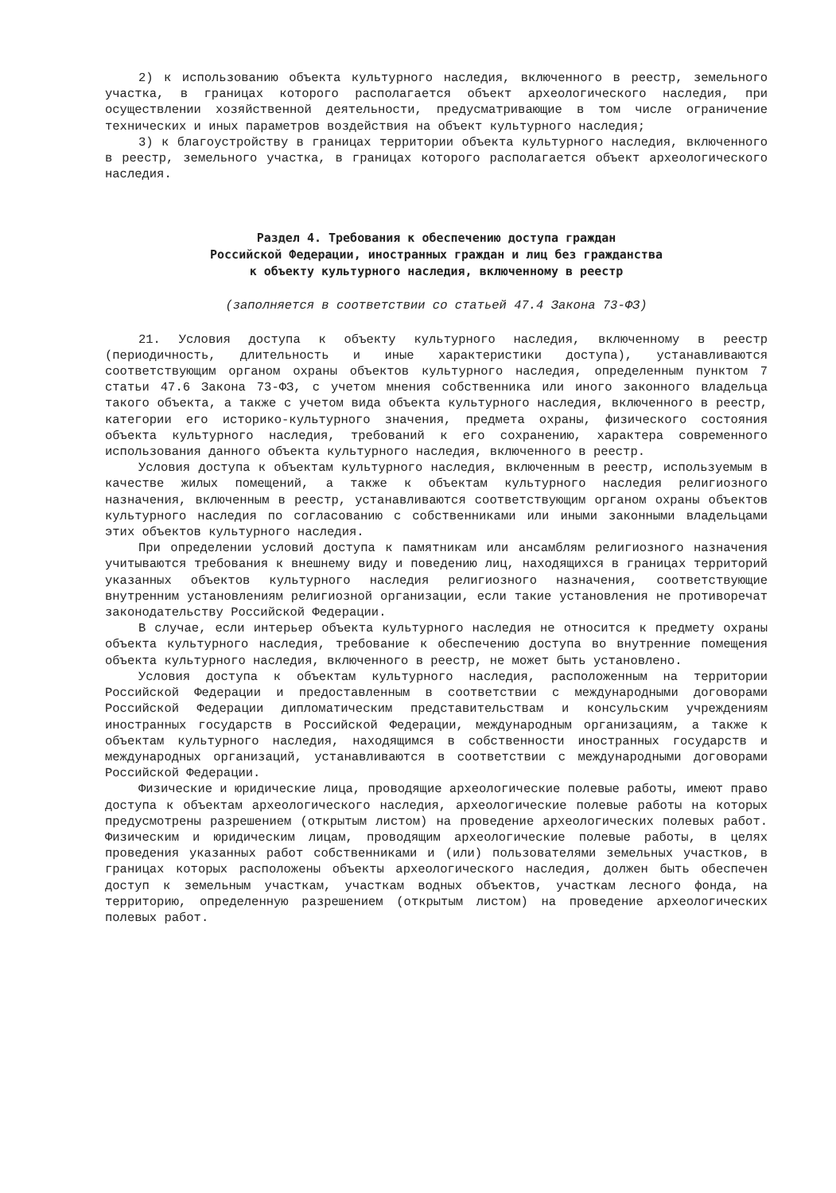2) к использованию объекта культурного наследия, включенного в реестр, земельного участка, в границах которого располагается объект археологического наследия, при осуществлении хозяйственной деятельности, предусматривающие в том числе ограничение технических и иных параметров воздействия на объект культурного наследия;
3) к благоустройству в границах территории объекта культурного наследия, включенного в реестр, земельного участка, в границах которого располагается объект археологического наследия.
Раздел 4. Требования к обеспечению доступа граждан
Российской Федерации, иностранных граждан и лиц без гражданства
к объекту культурного наследия, включенному в реестр
(заполняется в соответствии со статьей 47.4 Закона 73-ФЗ)
21. Условия доступа к объекту культурного наследия, включенному в реестр (периодичность, длительность и иные характеристики доступа), устанавливаются соответствующим органом охраны объектов культурного наследия, определенным пунктом 7 статьи 47.6 Закона 73-ФЗ, с учетом мнения собственника или иного законного владельца такого объекта, а также с учетом вида объекта культурного наследия, включенного в реестр, категории его историко-культурного значения, предмета охраны, физического состояния объекта культурного наследия, требований к его сохранению, характера современного использования данного объекта культурного наследия, включенного в реестр.
Условия доступа к объектам культурного наследия, включенным в реестр, используемым в качестве жилых помещений, а также к объектам культурного наследия религиозного назначения, включенным в реестр, устанавливаются соответствующим органом охраны объектов культурного наследия по согласованию с собственниками или иными законными владельцами этих объектов культурного наследия.
При определении условий доступа к памятникам или ансамблям религиозного назначения учитываются требования к внешнему виду и поведению лиц, находящихся в границах территорий указанных объектов культурного наследия религиозного назначения, соответствующие внутренним установлениям религиозной организации, если такие установления не противоречат законодательству Российской Федерации.
В случае, если интерьер объекта культурного наследия не относится к предмету охраны объекта культурного наследия, требование к обеспечению доступа во внутренние помещения объекта культурного наследия, включенного в реестр, не может быть установлено.
Условия доступа к объектам культурного наследия, расположенным на территории Российской Федерации и предоставленным в соответствии с международными договорами Российской Федерации дипломатическим представительствам и консульским учреждениям иностранных государств в Российской Федерации, международным организациям, а также к объектам культурного наследия, находящимся в собственности иностранных государств и международных организаций, устанавливаются в соответствии с международными договорами Российской Федерации.
Физические и юридические лица, проводящие археологические полевые работы, имеют право доступа к объектам археологического наследия, археологические полевые работы на которых предусмотрены разрешением (открытым листом) на проведение археологических полевых работ. Физическим и юридическим лицам, проводящим археологические полевые работы, в целях проведения указанных работ собственниками и (или) пользователями земельных участков, в границах которых расположены объекты археологического наследия, должен быть обеспечен доступ к земельным участкам, участкам водных объектов, участкам лесного фонда, на территорию, определенную разрешением (открытым листом) на проведение археологических полевых работ.